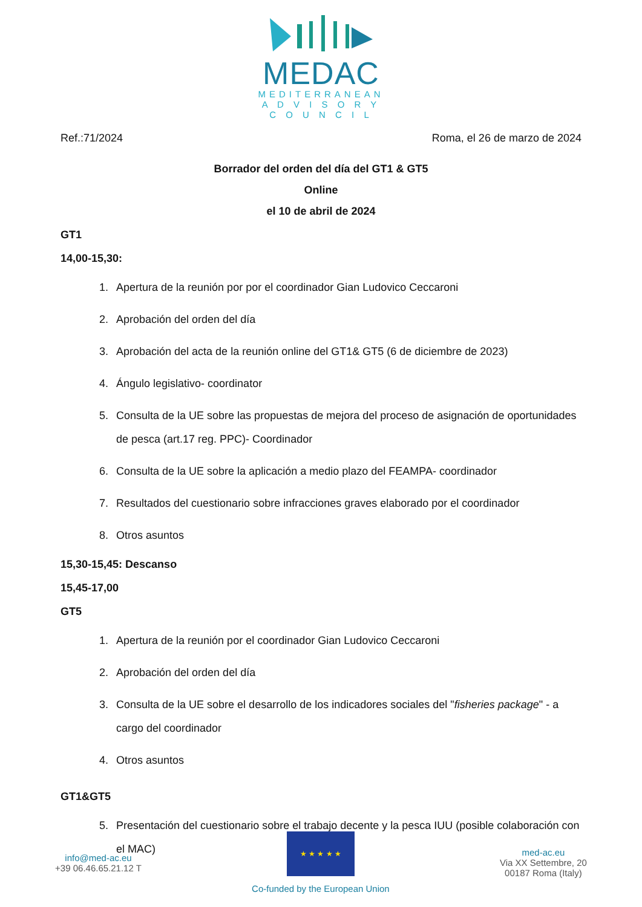MEDAC
MEDITERRANEAN
A D V I S O R Y
C O U N C I L
Ref.:71/2024 Roma, el 26 de marzo de 2024
Borrador del orden del día del GT1 & GT5
Online
el 10 de abril de 2024
GT1
14,00-15,30:
1. Apertura de la reunión por por el coordinador Gian Ludovico Ceccaroni
2. Aprobación del orden del día
3. Aprobación del acta de la reunión online del GT1& GT5 (6 de diciembre de 2023)
4. Ángulo legislativo- coordinator
5. Consulta de la UE sobre las propuestas de mejora del proceso de asignación de oportunidades de pesca (art.17 reg. PPC)- Coordinador
6. Consulta de la UE sobre la aplicación a medio plazo del FEAMPA- coordinador
7. Resultados del cuestionario sobre infracciones graves elaborado por el coordinador
8. Otros asuntos
15,30-15,45: Descanso
15,45-17,00
GT5
1. Apertura de la reunión por el coordinador Gian Ludovico Ceccaroni
2. Aprobación del orden del día
3. Consulta de la UE sobre el desarrollo de los indicadores sociales del "fisheries package" - a cargo del coordinador
4. Otros asuntos
GT1&GT5
5. Presentación del cuestionario sobre el trabajo decente y la pesca IUU (posible colaboración con el MAC)
info@med-ac.eu
+39 06.46.65.21.12 T
★ ★ ★ ★ ★
Co-funded by the European Union
med-ac.eu
Via XX Settembre, 20
00187 Roma (Italy)